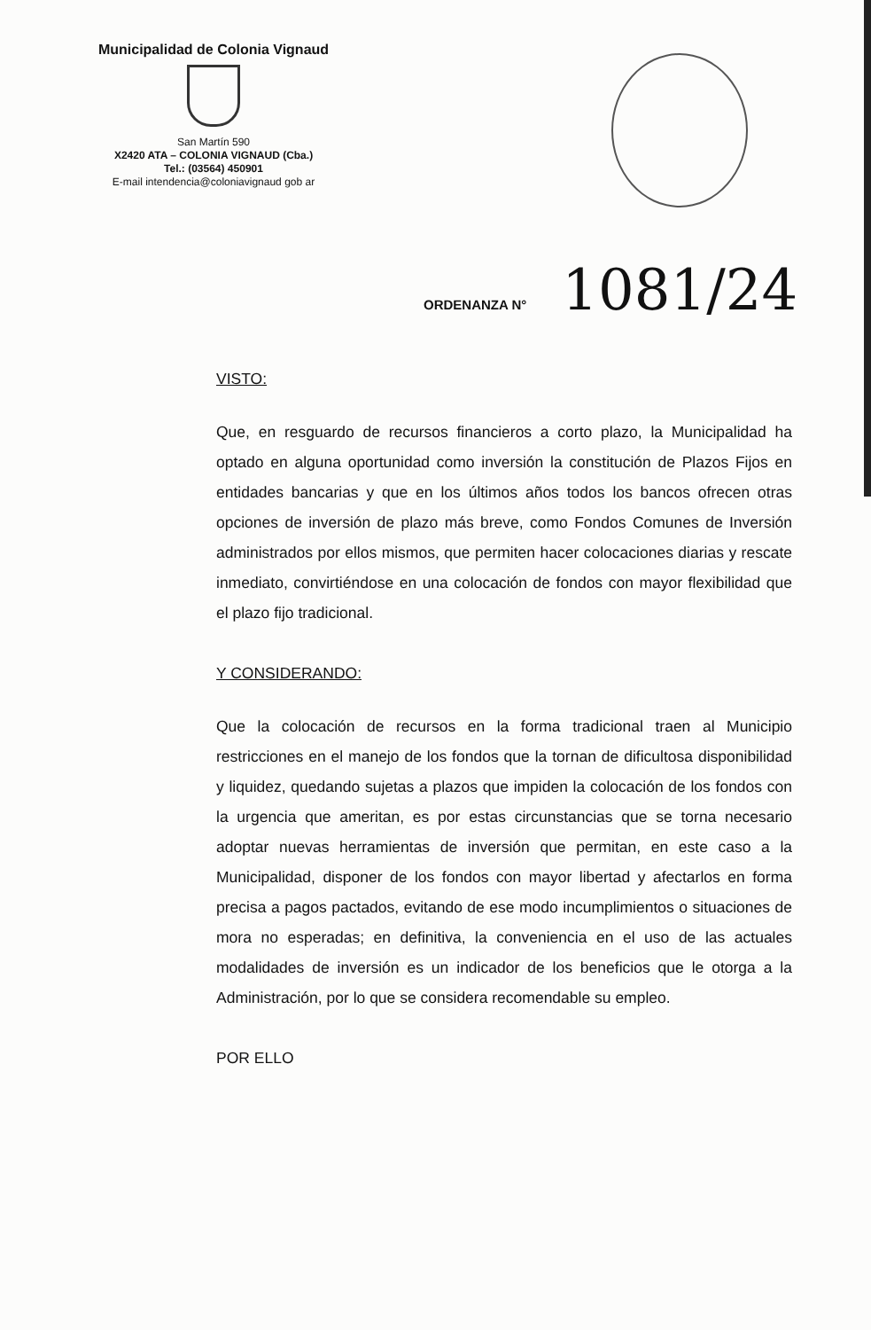Municipalidad de Colonia Vignaud
San Martín 590
X2420 ATA – COLONIA VIGNAUD (Cba.)
Tel.: (03564) 450901
E-mail intendencia@coloniavignaud gob ar
ORDENANZA N° 1081/24
VISTO:
Que, en resguardo de recursos financieros a corto plazo, la Municipalidad ha optado en alguna oportunidad como inversión la constitución de Plazos Fijos en entidades bancarias y que en los últimos años todos los bancos ofrecen otras opciones de inversión de plazo más breve, como Fondos Comunes de Inversión administrados por ellos mismos, que permiten hacer colocaciones diarias y rescate inmediato, convirtiéndose en una colocación de fondos con mayor flexibilidad que el plazo fijo tradicional.
Y CONSIDERANDO:
Que la colocación de recursos en la forma tradicional traen al Municipio restricciones en el manejo de los fondos que la tornan de dificultosa disponibilidad y liquidez, quedando sujetas a plazos que impiden la colocación de los fondos con la urgencia que ameritan, es por estas circunstancias que se torna necesario adoptar nuevas herramientas de inversión que permitan, en este caso a la Municipalidad, disponer de los fondos con mayor libertad y afectarlos en forma precisa a pagos pactados, evitando de ese modo incumplimientos o situaciones de mora no esperadas; en definitiva, la conveniencia en el uso de las actuales modalidades de inversión es un indicador de los beneficios que le otorga a la Administración, por lo que se considera recomendable su empleo.
POR ELLO